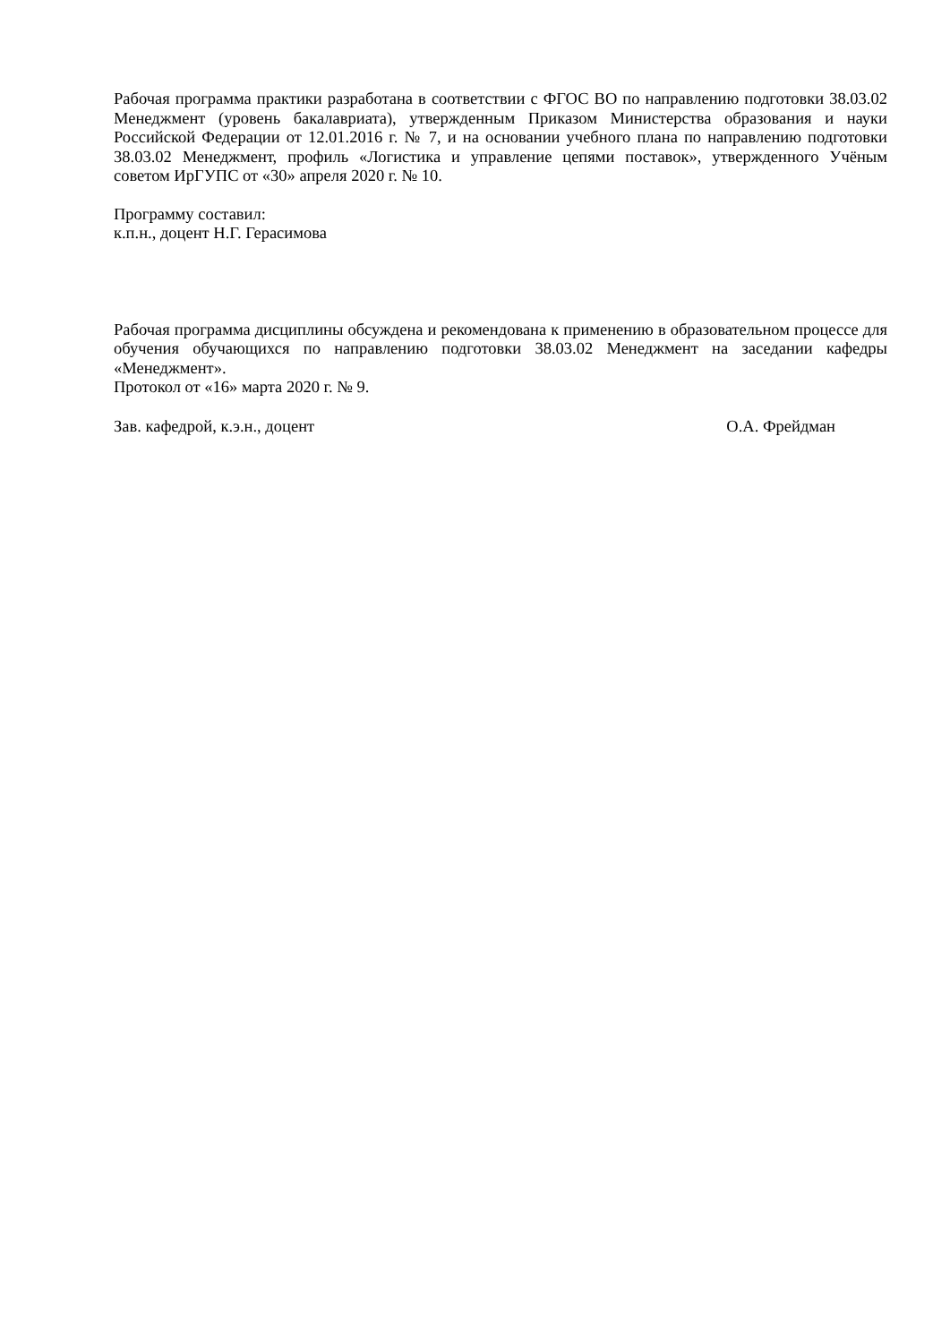Рабочая программа практики разработана в соответствии с ФГОС ВО по направлению подготовки 38.03.02 Менеджмент (уровень бакалавриата), утвержденным Приказом Министерства образования и науки Российской Федерации от 12.01.2016 г. № 7, и на основании учебного плана по направлению подготовки 38.03.02 Менеджмент, профиль «Логистика и управление цепями поставок», утвержденного Учёным советом ИрГУПС от «30» апреля 2020 г. № 10.
Программу составил:
к.п.н., доцент Н.Г. Герасимова
Рабочая программа дисциплины обсуждена и рекомендована к применению в образовательном процессе для обучения обучающихся по направлению подготовки 38.03.02 Менеджмент на заседании кафедры «Менеджмент».
Протокол от «16» марта 2020 г. № 9.
Зав. кафедрой, к.э.н., доцент О.А. Фрейдман